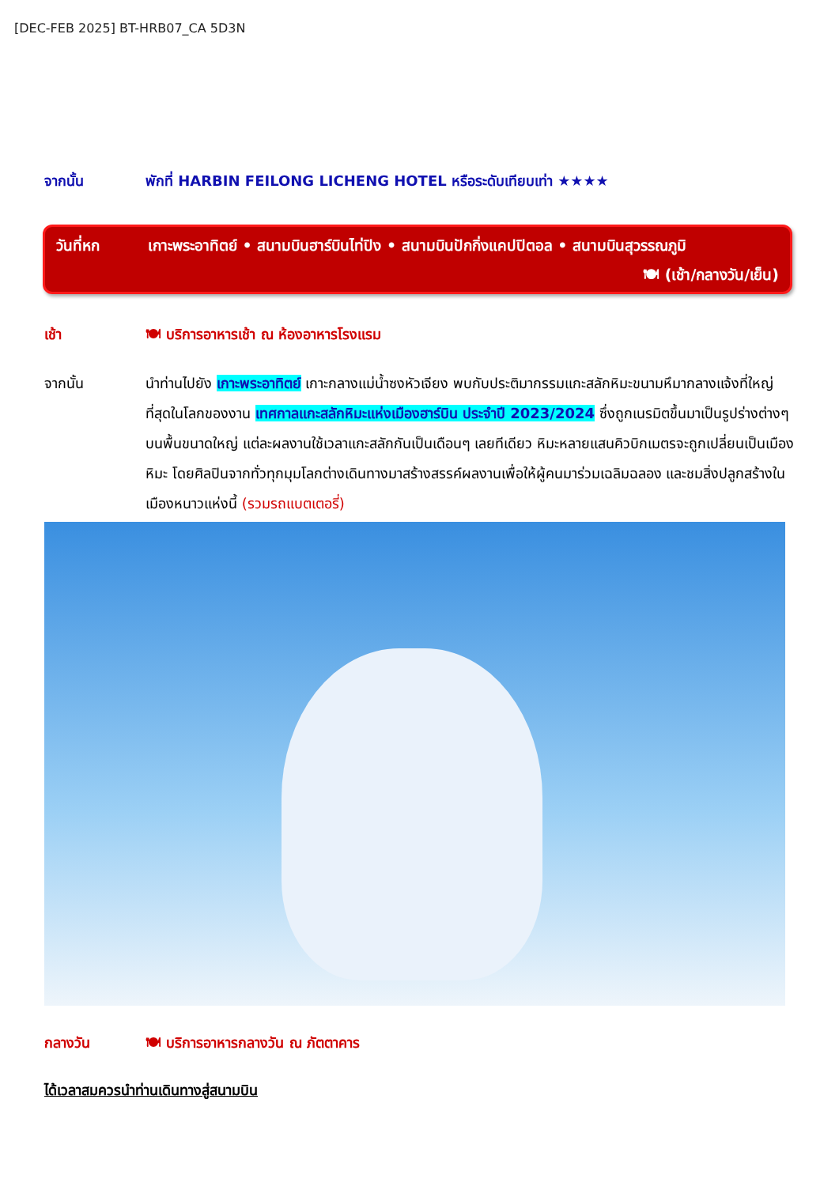[DEC-FEB 2025] BT-HRB07_CA 5D3N
จากนั้น พักที่ HARBIN FEILONG LICHENG HOTEL หรือระดับเทียบเท่า ★★★★
วันที่หก เกาะพระอาทิตย์ • สนามบินฮาร์บินไท่ปิง • สนามบินปักกิ่งแคปปิตอล • สนามบินสุวรรณภูมิ
🍽 (เช้า/กลางวัน/เย็น)
เช้า 🍽 บริการอาหารเช้า ณ ห้องอาหารโรงแรม
จากนั้น นำท่านไปยัง เกาะพระอาทิตย์ เกาะกลางแม่น้ำซงหัวเจียง พบกับประติมากรรมแกะสลักหิมะขนามหึมากลางแจ้งที่ใหญ่ที่สุดในโลกของงาน เทศกาลแกะสลักหิมะแห่งเมืองฮาร์บิน ประจำปี 2023/2024 ซึ่งถูกเนรมิตขึ้นมาเป็นรูปร่างต่างๆ บนพื้นขนาดใหญ่ แต่ละผลงานใช้เวลาแกะสลักกันเป็นเดือนๆ เลยทีเดียว หิมะหลายแสนคิวบิกเมตรจะถูกเปลี่ยนเป็นเมืองหิมะ โดยศิลปินจากทั่วทุกมุมโลกต่างเดินทางมาสร้างสรรค์ผลงานเพื่อให้ผู้คนมาร่วมเฉลิมฉลอง และชมสิ่งปลูกสร้างในเมืองหนาวแห่งนี้ (รวมรถแบตเตอรี่)
กลางวัน 🍽 บริการอาหารกลางวัน ณ ภัตตาคาร
ได้เวลาสมควรนำท่านเดินทางสู่สนามบิน